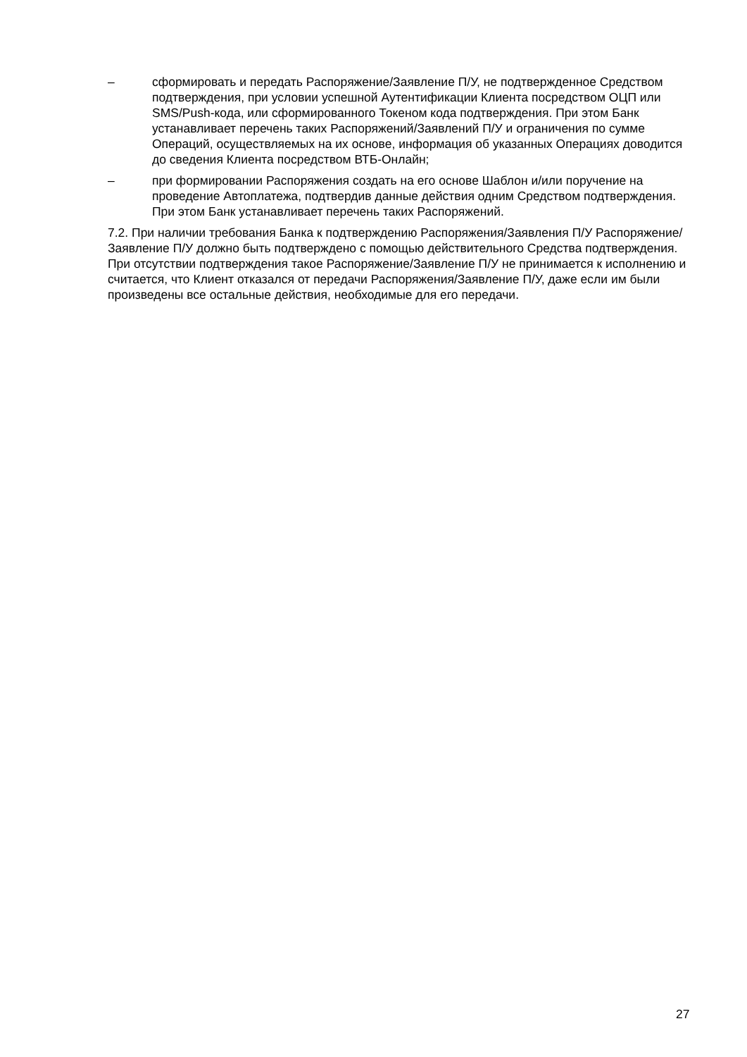– сформировать и передать Распоряжение/Заявление П/У, не подтвержденное Средством подтверждения, при условии успешной Аутентификации Клиента посредством ОЦП или SMS/Push-кода, или сформированного Токеном кода подтверждения. При этом Банк устанавливает перечень таких Распоряжений/Заявлений П/У и ограничения по сумме Операций, осуществляемых на их основе, информация об указанных Операциях доводится до сведения Клиента посредством ВТБ-Онлайн;
– при формировании Распоряжения создать на его основе Шаблон и/или поручение на проведение Автоплатежа, подтвердив данные действия одним Средством подтверждения. При этом Банк устанавливает перечень таких Распоряжений.
7.2. При наличии требования Банка к подтверждению Распоряжения/Заявления П/У Распоряжение/Заявление П/У должно быть подтверждено с помощью действительного Средства подтверждения. При отсутствии подтверждения такое Распоряжение/Заявление П/У не принимается к исполнению и считается, что Клиент отказался от передачи Распоряжения/Заявление П/У, даже если им были произведены все остальные действия, необходимые для его передачи.
27